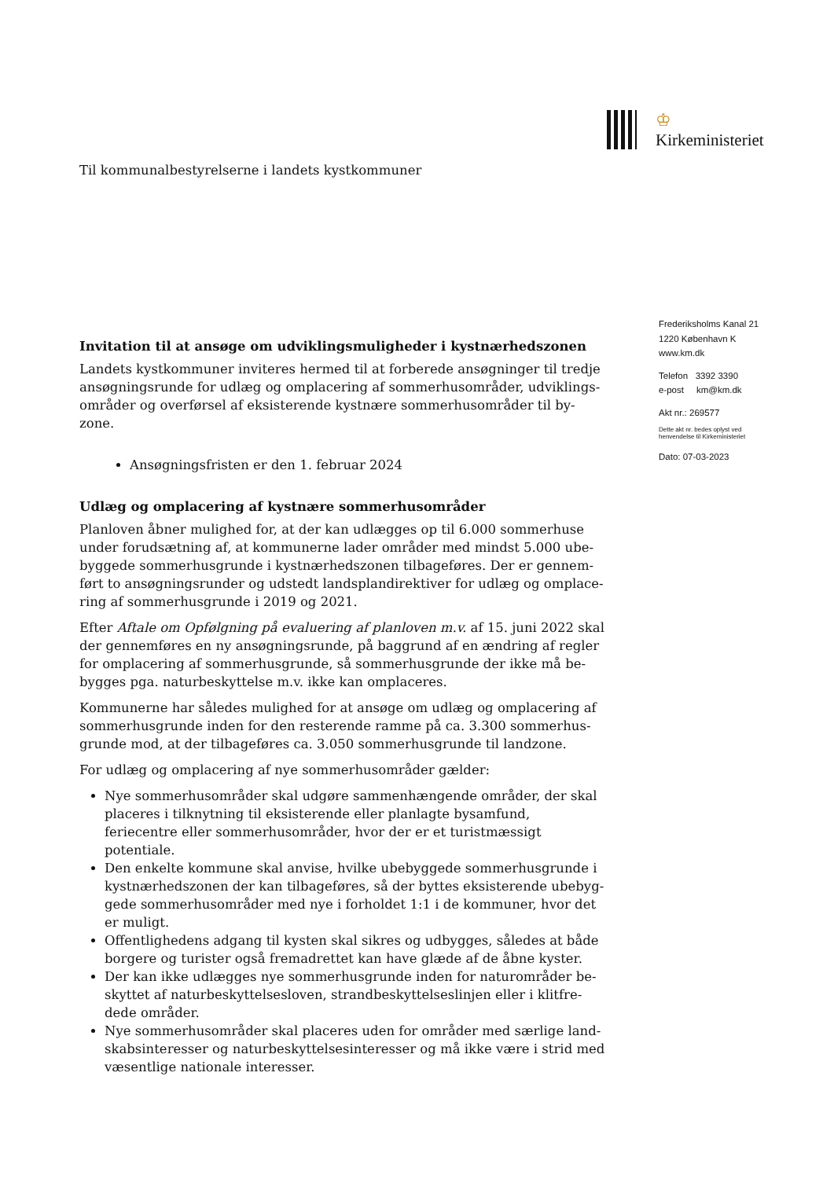♔ Kirkeministeriet
Til kommunalbestyrelserne i landets kystkommuner
Invitation til at ansøge om udviklingsmuligheder i kystnærhedszonen
Landets kystkommuner inviteres hermed til at forberede ansøgninger til tredje ansøgningsrunde for udlæg og omplacering af sommerhusområder, udviklings-områder og overførsel af eksisterende kystnære sommerhusområder til by-zone.
Ansøgningsfristen er den 1. februar 2024
Udlæg og omplacering af kystnære sommerhusområder
Planloven åbner mulighed for, at der kan udlægges op til 6.000 sommerhuse under forudsætning af, at kommunerne lader områder med mindst 5.000 ube-byggede sommerhusgrunde i kystnærhedszonen tilbageføres. Der er gennem-ført to ansøgningsrunder og udstedt landsplandirektiver for udlæg og omplace-ring af sommerhusgrunde i 2019 og 2021.
Efter Aftale om Opfølgning på evaluering af planloven m.v. af 15. juni 2022 skal der gennemføres en ny ansøgningsrunde, på baggrund af en ændring af regler for omplacering af sommerhusgrunde, så sommerhusgrunde der ikke må be-bygges pga. naturbeskyttelse m.v. ikke kan omplaceres.
Kommunerne har således mulighed for at ansøge om udlæg og omplacering af sommerhusgrunde inden for den resterende ramme på ca. 3.300 sommerhus-grunde mod, at der tilbageføres ca. 3.050 sommerhusgrunde til landzone.
For udlæg og omplacering af nye sommerhusområder gælder:
Nye sommerhusområder skal udgøre sammenhængende områder, der skal placeres i tilknytning til eksisterende eller planlagte bysamfund, feriecentre eller sommerhusområder, hvor der er et turistmæssigt potentiale.
Den enkelte kommune skal anvise, hvilke ubebyggede sommerhusgrunde i kystnærhedszonen der kan tilbageføres, så der byttes eksisterende ubebyg-gede sommerhusområder med nye i forholdet 1:1 i de kommuner, hvor det er muligt.
Offentlighedens adgang til kysten skal sikres og udbygges, således at både borgere og turister også fremadrettet kan have glæde af de åbne kyster.
Der kan ikke udlægges nye sommerhusgrunde inden for naturområder be-skyttet af naturbeskyttelsesloven, strandbeskyttelseslinjen eller i klitfre-dede områder.
Nye sommerhusområder skal placeres uden for områder med særlige land-skabsinteresser og naturbeskyttelsesinteresser og må ikke være i strid med væsentlige nationale interesser.
Frederiksholms Kanal 21
1220 København K
www.km.dk
Telefon 3392 3390
e-post km@km.dk
Akt nr.: 269577
Dette akt nr. bedes oplyst ved
henvendelse til Kirkeministeriet
Dato: 07-03-2023